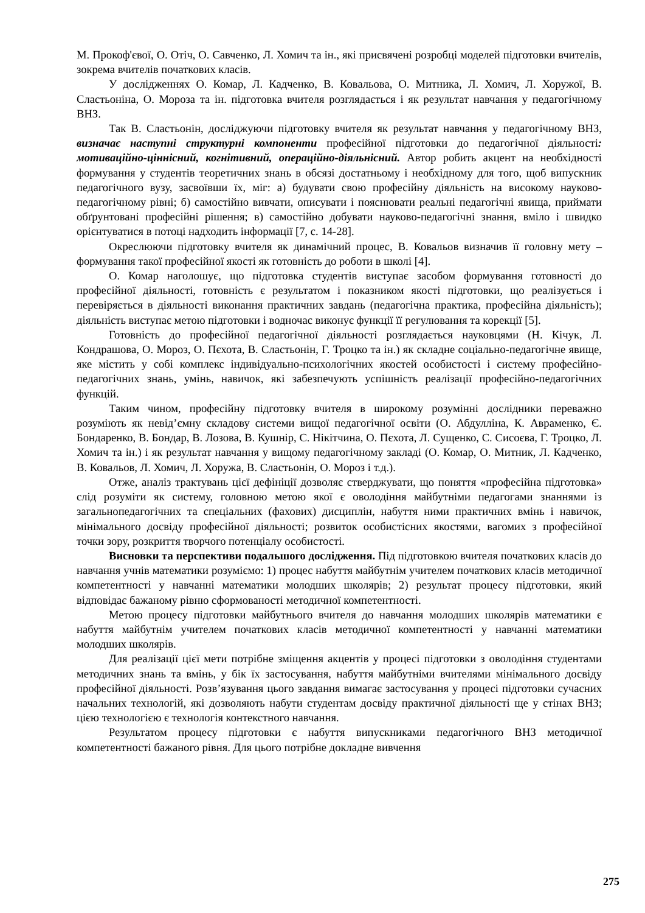М. Прокоф'євої, О. Отіч, О. Савченко, Л. Хомич та ін., які присвячені розробці моделей підготовки вчителів, зокрема вчителів початкових класів.
У дослідженнях О. Комар, Л. Кадченко, В. Ковальова, О. Митника, Л. Хомич, Л. Хоружої, В. Сластьоніна, О. Мороза та ін. підготовка вчителя розглядається і як результат навчання у педагогічному ВНЗ.
Так В. Сластьонін, досліджуючи підготовку вчителя як результат навчання у педагогічному ВНЗ, визначає наступні структурні компоненти професійної підготовки до педагогічної діяльності: мотиваційно-ціннісний, когнітивний, операційно-діяльнісний. Автор робить акцент на необхідності формування у студентів теоретичних знань в обсязі достатньому і необхідному для того, щоб випускник педагогічного вузу, засвоївши їх, міг: а) будувати свою професійну діяльність на високому науково-педагогічному рівні; б) самостійно вивчати, описувати і пояснювати реальні педагогічні явища, приймати обґрунтовані професійні рішення; в) самостійно добувати науково-педагогічні знання, вміло і швидко орієнтуватися в потоці надходить інформації [7, с. 14-28].
Окреслюючи підготовку вчителя як динамічний процес, В. Ковальов визначив її головну мету – формування такої професійної якості як готовність до роботи в школі [4].
О. Комар наголошує, що підготовка студентів виступає засобом формування готовності до професійної діяльності, готовність є результатом і показником якості підготовки, що реалізується і перевіряється в діяльності виконання практичних завдань (педагогічна практика, професійна діяльність); діяльність виступає метою підготовки і водночас виконує функції її регулювання та корекції [5].
Готовність до професійної педагогічної діяльності розглядається науковцями (Н. Кічук, Л. Кондрашова, О. Мороз, О. Пєхота, В. Сластьонін, Г. Троцко та ін.) як складне соціально-педагогічне явище, яке містить у собі комплекс індивідуально-психологічних якостей особистості і систему професійно-педагогічних знань, умінь, навичок, які забезпечують успішність реалізації професійно-педагогічних функцій.
Таким чином, професійну підготовку вчителя в широкому розумінні дослідники переважно розуміють як невід’ємну складову системи вищої педагогічної освіти (О. Абдулліна, К. Авраменко, Є. Бондаренко, В. Бондар, В. Лозова, В. Кушнір, С. Нікітчина, О. Пєхота, Л. Сущенко, С. Сисоєва, Г. Троцко, Л. Хомич та ін.) і як результат навчання у вищому педагогічному закладі (О. Комар, О. Митник, Л. Кадченко, В. Ковальов, Л. Хомич, Л. Хоружа, В. Сластьонін, О. Мороз і т.д.).
Отже, аналіз трактувань цієї дефініції дозволяє стверджувати, що поняття «професійна підготовка» слід розуміти як систему, головною метою якої є оволодіння майбутніми педагогами знаннями із загальнопедагогічних та спеціальних (фахових) дисциплін, набуття ними практичних вмінь і навичок, мінімального досвіду професійної діяльності; розвиток особистісних якостями, вагомих з професійної точки зору, розкриття творчого потенціалу особистості.
Висновки та перспективи подальшого дослідження. Під підготовкою вчителя початкових класів до навчання учнів математики розуміємо: 1) процес набуття майбутнім учителем початкових класів методичної компетентності у навчанні математики молодших школярів; 2) результат процесу підготовки, який відповідає бажаному рівню сформованості методичної компетентності.
Метою процесу підготовки майбутнього вчителя до навчання молодших школярів математики є набуття майбутнім учителем початкових класів методичної компетентності у навчанні математики молодших школярів.
Для реалізації цієї мети потрібне зміщення акцентів у процесі підготовки з оволодіння студентами методичних знань та вмінь, у бік їх застосування, набуття майбутніми вчителями мінімального досвіду професійної діяльності. Розв’язування цього завдання вимагає застосування у процесі підготовки сучасних начальних технологій, які дозволяють набути студентам досвіду практичної діяльності ще у стінах ВНЗ; цією технологією є технологія контекстного навчання.
Результатом процесу підготовки є набуття випускниками педагогічного ВНЗ методичної компетентності бажаного рівня. Для цього потрібне докладне вивчення
275